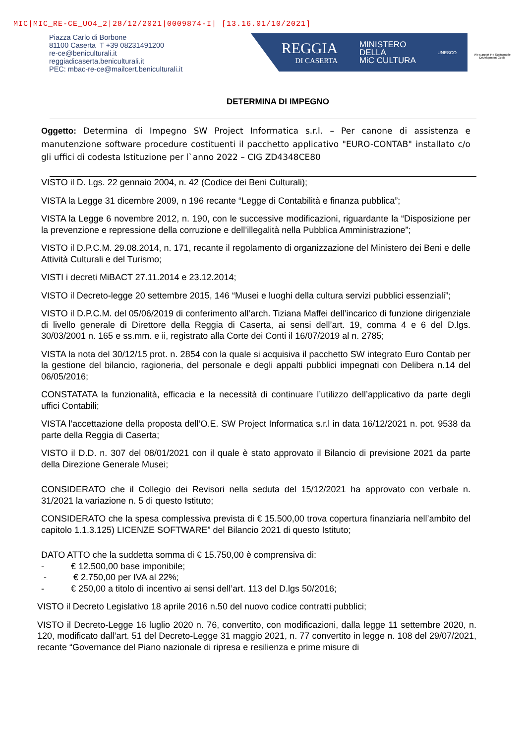MIC|MIC_RE-CE_UO4_2|28/12/2021|0009874-I| [13.16.01/10/2021]
Piazza Carlo di Borbone
81100 Caserta T +39 08231491200
re-ce@beniculturali.it
reggiadicaserta.beniculturali.it
PEC: mbac-re-ce@mailcert.beniculturali.it
REGGIA
DI CASERTA
MINISTERO
DELLA
MiC CULTURA
UNESCO
We support the Sustainable Development Goals
DETERMINA DI IMPEGNO
Oggetto: Determina di Impegno SW Project Informatica s.r.l. – Per canone di assistenza e manutenzione software procedure costituenti il pacchetto applicativo "EURO-CONTAB" installato c/o gli uffici di codesta Istituzione per l`anno 2022 – CIG ZD4348CE80
VISTO il D. Lgs. 22 gennaio 2004, n. 42 (Codice dei Beni Culturali);
VISTA la Legge 31 dicembre 2009, n 196 recante “Legge di Contabilità e finanza pubblica”;
VISTA la Legge 6 novembre 2012, n. 190, con le successive modificazioni, riguardante la “Disposizione per la prevenzione e repressione della corruzione e dell’illegalità nella Pubblica Amministrazione”;
VISTO il D.P.C.M. 29.08.2014, n. 171, recante il regolamento di organizzazione del Ministero dei Beni e delle Attività Culturali e del Turismo;
VISTI i decreti MiBACT 27.11.2014 e 23.12.2014;
VISTO il Decreto-legge 20 settembre 2015, 146 “Musei e luoghi della cultura servizi pubblici essenziali”;
VISTO il D.P.C.M. del 05/06/2019 di conferimento all’arch. Tiziana Maffei dell’incarico di funzione dirigenziale di livello generale di Direttore della Reggia di Caserta, ai sensi dell’art. 19, comma 4 e 6 del D.lgs. 30/03/2001 n. 165 e ss.mm. e ii, registrato alla Corte dei Conti il 16/07/2019 al n. 2785;
VISTA la nota del 30/12/15 prot. n. 2854 con la quale si acquisiva il pacchetto SW integrato Euro Contab per la gestione del bilancio, ragioneria, del personale e degli appalti pubblici impegnati con Delibera n.14 del 06/05/2016;
CONSTATATA la funzionalità, efficacia e la necessità di continuare l’utilizzo dell’applicativo da parte degli uffici Contabili;
VISTA l’accettazione della proposta dell’O.E. SW Project Informatica s.r.l in data 16/12/2021 n. pot. 9538 da parte della Reggia di Caserta;
VISTO il D.D. n. 307 del 08/01/2021 con il quale è stato approvato il Bilancio di previsione 2021 da parte della Direzione Generale Musei;
CONSIDERATO che il Collegio dei Revisori nella seduta del 15/12/2021 ha approvato con verbale n. 31/2021 la variazione n. 5 di questo Istituto;
CONSIDERATO che la spesa complessiva prevista di € 15.500,00 trova copertura finanziaria nell’ambito del capitolo 1.1.3.125) LICENZE SOFTWARE” del Bilancio 2021 di questo Istituto;
DATO ATTO che la suddetta somma di € 15.750,00 è comprensiva di:
- € 12.500,00 base imponibile;
- € 2.750,00 per IVA al 22%;
- € 250,00 a titolo di incentivo ai sensi dell’art. 113 del D.lgs 50/2016;
VISTO il Decreto Legislativo 18 aprile 2016 n.50 del nuovo codice contratti pubblici;
VISTO il Decreto-Legge 16 luglio 2020 n. 76, convertito, con modificazioni, dalla legge 11 settembre 2020, n. 120, modificato dall’art. 51 del Decreto-Legge 31 maggio 2021, n. 77 convertito in legge n. 108 del 29/07/2021, recante “Governance del Piano nazionale di ripresa e resilienza e prime misure di